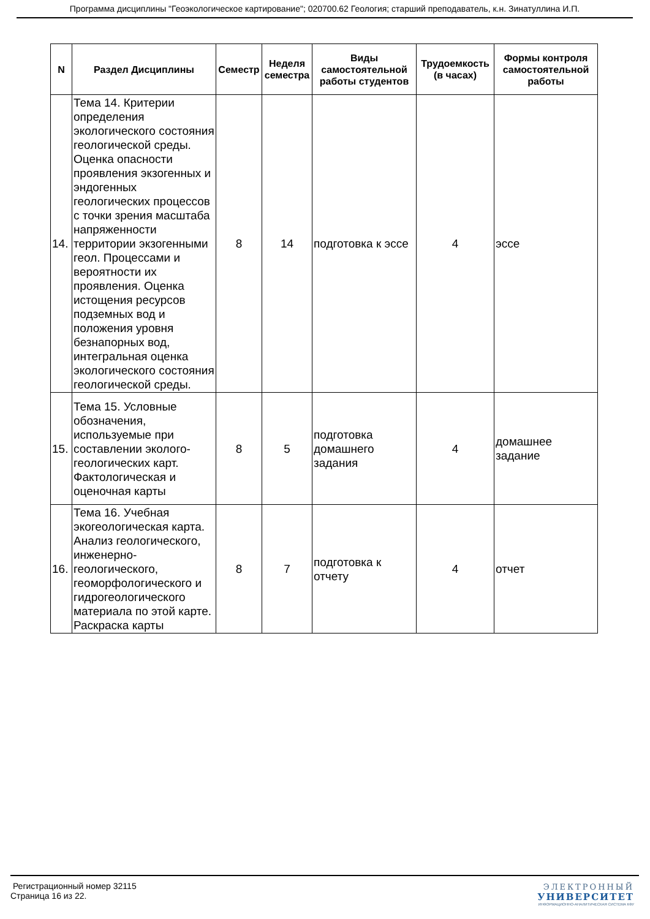Программа дисциплины "Геоэкологическое картирование"; 020700.62 Геология; старший преподаватель, к.н. Зинатуллина И.П.
| N | Раздел Дисциплины | Семестр | Неделя семестра | Виды самостоятельной работы студентов | Трудоемкость (в часах) | Формы контроля самостоятельной работы |
| --- | --- | --- | --- | --- | --- | --- |
| 14. | Тема 14. Критерии определения экологического состояния геологической среды. Оценка опасности проявления экзогенных и эндогенных геологических процессов с точки зрения масштаба напряженности территории экзогенными геол. Процессами и вероятности их проявления. Оценка истощения ресурсов подземных вод и положения уровня безнапорных вод, интегральная оценка экологического состояния геологической среды. | 8 | 14 | подготовка к эссе | 4 | эссе |
| 15. | Тема 15. Условные обозначения, используемые при составлении эколого-геологических карт. Фактологическая и оценочная карты | 8 | 5 | подготовка домашнего задания | 4 | домашнее задание |
| 16. | Тема 16. Учебная экогеологическая карта. Анализ геологического, инженерно-геологического, геоморфологического и гидрогеологического материала по этой карте. Раскраска карты | 8 | 7 | подготовка к отчету | 4 | отчет |
Регистрационный номер 32115
Страница 16 из 22.
ЭЛЕКТРОННЫЙ
УНИВЕРСИТЕТ
ИНФОРМАЦИОННО-АНАЛИТИЧЕСКАЯ СИСТЕМА КФУ